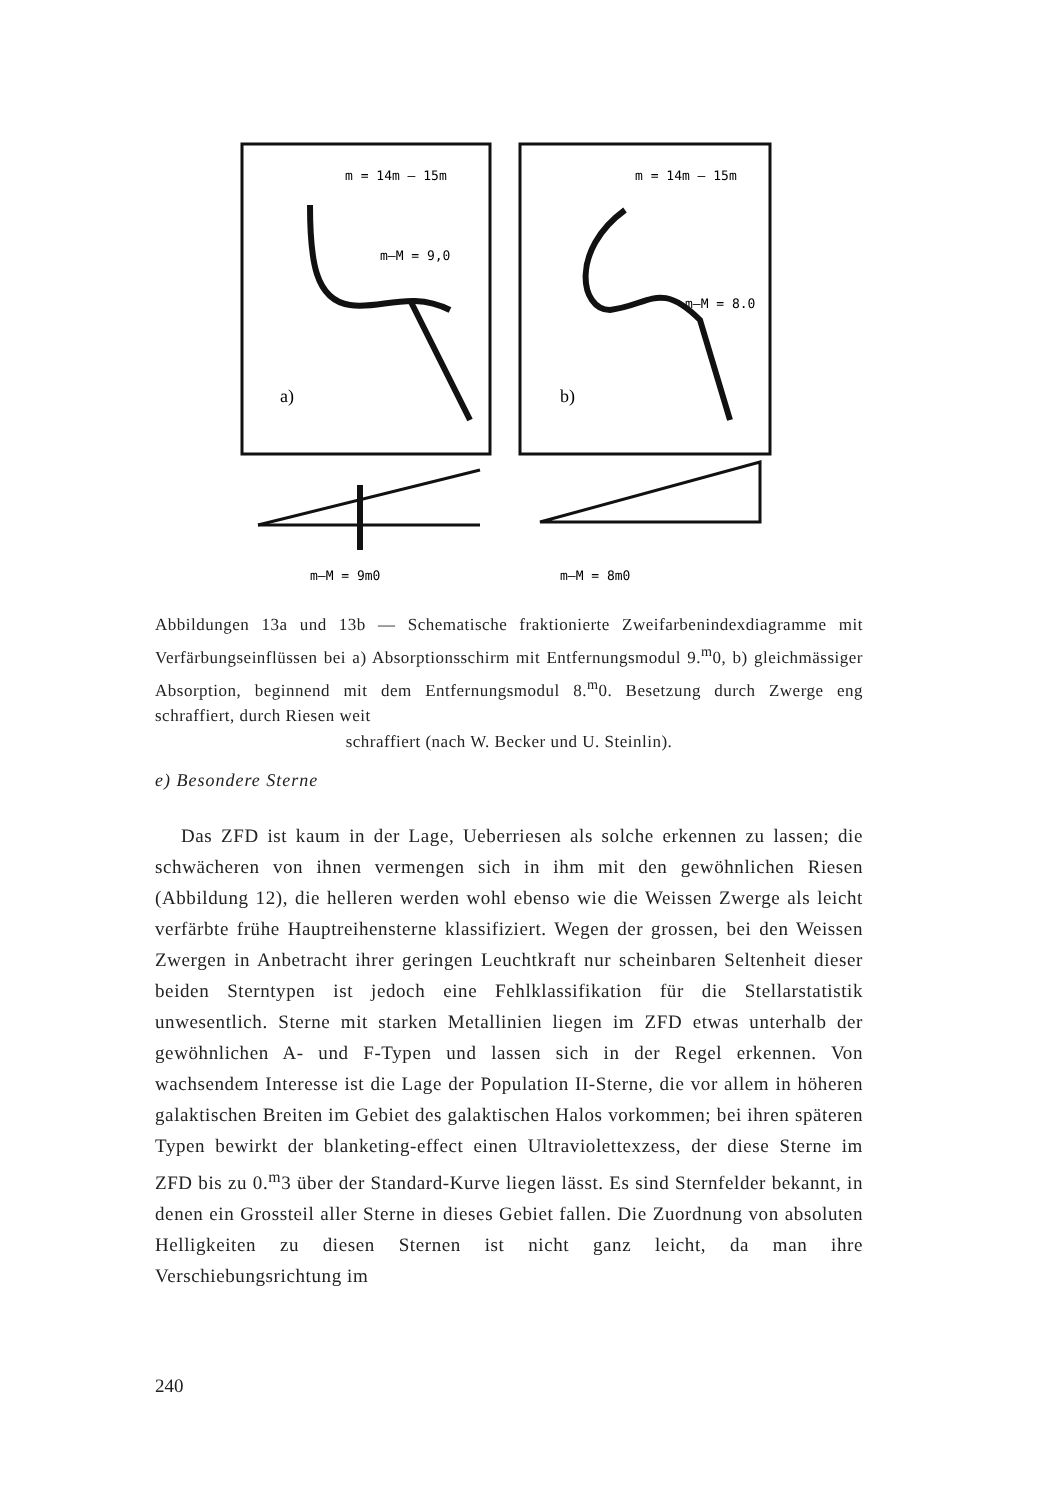m = 14m — 15m
m—M = 9,0
m = 14m — 15m
m—M = 8.0
a)
b)
m—M = 9m0
m—M = 8m0
Abbildungen 13a und 13b — Schematische fraktionierte Zweifarbenindexdiagramme mit Verfärbungseinflüssen bei a) Absorptionsschirm mit Entfernungsmodul 9.<sup>m</sup>0, b) gleichmässiger Absorption, beginnend mit dem Entfernungsmodul 8.<sup>m</sup>0. Besetzung durch Zwerge eng schraffiert, durch Riesen weit
schraffiert (nach W. Becker und U. Steinlin).
e) Besondere Sterne
Das ZFD ist kaum in der Lage, Ueberriesen als solche erkennen zu lassen; die schwächeren von ihnen vermengen sich in ihm mit den gewöhnlichen Riesen (Abbildung 12), die helleren werden wohl ebenso wie die Weissen Zwerge als leicht verfärbte frühe Hauptreihensterne klassifiziert. Wegen der grossen, bei den Weissen Zwergen in Anbetracht ihrer geringen Leuchtkraft nur scheinbaren Seltenheit dieser beiden Sterntypen ist jedoch eine Fehlklassifikation für die Stellarstatistik unwesentlich. Sterne mit starken Metallinien liegen im ZFD etwas unterhalb der gewöhnlichen A- und F-Typen und lassen sich in der Regel erkennen. Von wachsendem Interesse ist die Lage der Population II-Sterne, die vor allem in höheren galaktischen Breiten im Gebiet des galaktischen Halos vorkommen; bei ihren späteren Typen bewirkt der blanketing-effect einen Ultraviolettexzess, der diese Sterne im ZFD bis zu 0.<sup>m</sup>3 über der Standard-Kurve liegen lässt. Es sind Sternfelder bekannt, in denen ein Grossteil aller Sterne in dieses Gebiet fallen. Die Zuordnung von absoluten Helligkeiten zu diesen Sternen ist nicht ganz leicht, da man ihre Verschiebungsrichtung im
240